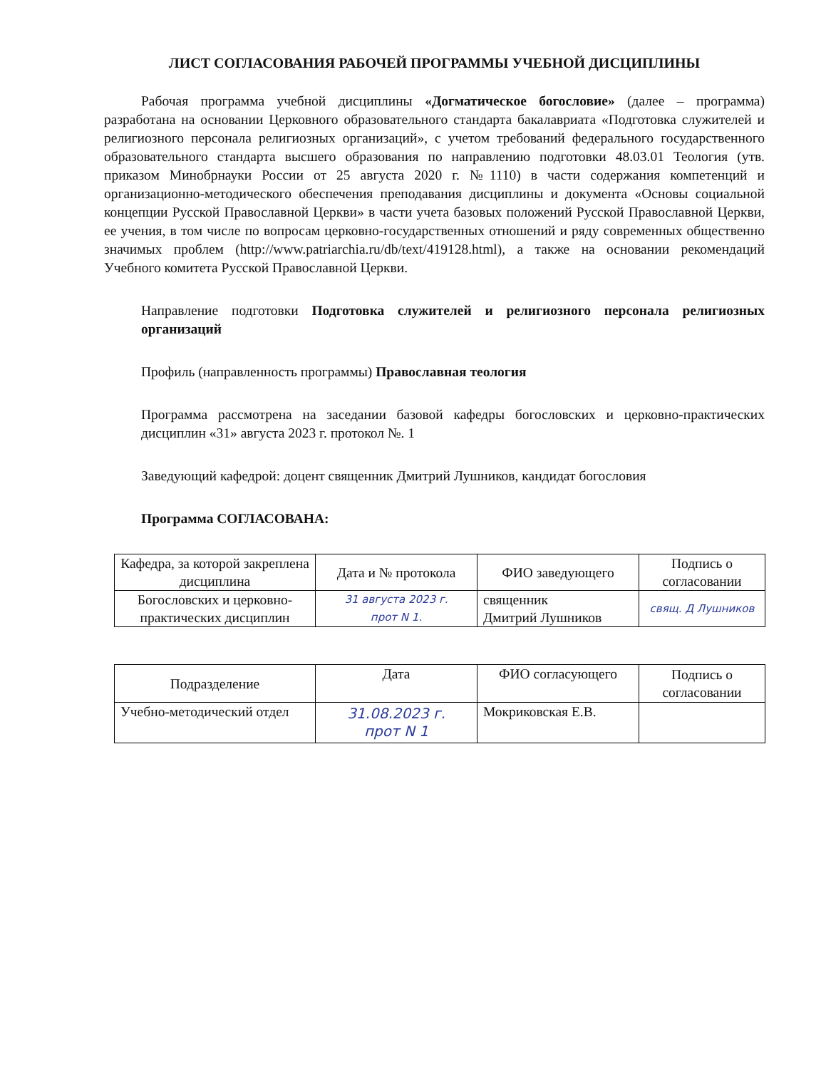ЛИСТ СОГЛАСОВАНИЯ РАБОЧЕЙ ПРОГРАММЫ УЧЕБНОЙ ДИСЦИПЛИНЫ
Рабочая программа учебной дисциплины «Догматическое богословие» (далее – программа) разработана на основании Церковного образовательного стандарта бакалавриата «Подготовка служителей и религиозного персонала религиозных организаций», с учетом требований федерального государственного образовательного стандарта высшего образования по направлению подготовки 48.03.01 Теология (утв. приказом Минобрнауки России от 25 августа 2020 г. №1110) в части содержания компетенций и организационно-методического обеспечения преподавания дисциплины и документа «Основы социальной концепции Русской Православной Церкви» в части учета базовых положений Русской Православной Церкви, ее учения, в том числе по вопросам церковно-государственных отношений и ряду современных общественно значимых проблем (http://www.patriarchia.ru/db/text/419128.html), а также на основании рекомендаций Учебного комитета Русской Православной Церкви.
Направление подготовки Подготовка служителей и религиозного персонала религиозных организаций
Профиль (направленность программы) Православная теология
Программа рассмотрена на заседании базовой кафедры богословских и церковно-практических дисциплин «31» августа 2023 г. протокол №. 1
Заведующий кафедрой: доцент священник Дмитрий Лушников, кандидат богословия
Программа СОГЛАСОВАНА:
| Кафедра, за которой закреплена дисциплина | Дата и № протокола | ФИО заведующего | Подпись о согласовании |
| --- | --- | --- | --- |
| Богословских и церковно-практических дисциплин | 31 августа 2023 г. прот N 1. | священник Дмитрий Лушников | свящ. Д Лушников |
| Подразделение | Дата | ФИО согласующего | Подпись о согласовании |
| --- | --- | --- | --- |
| Учебно-методический отдел | 31.08.2023 г. прот N 1 | Мокриковская Е.В. | |